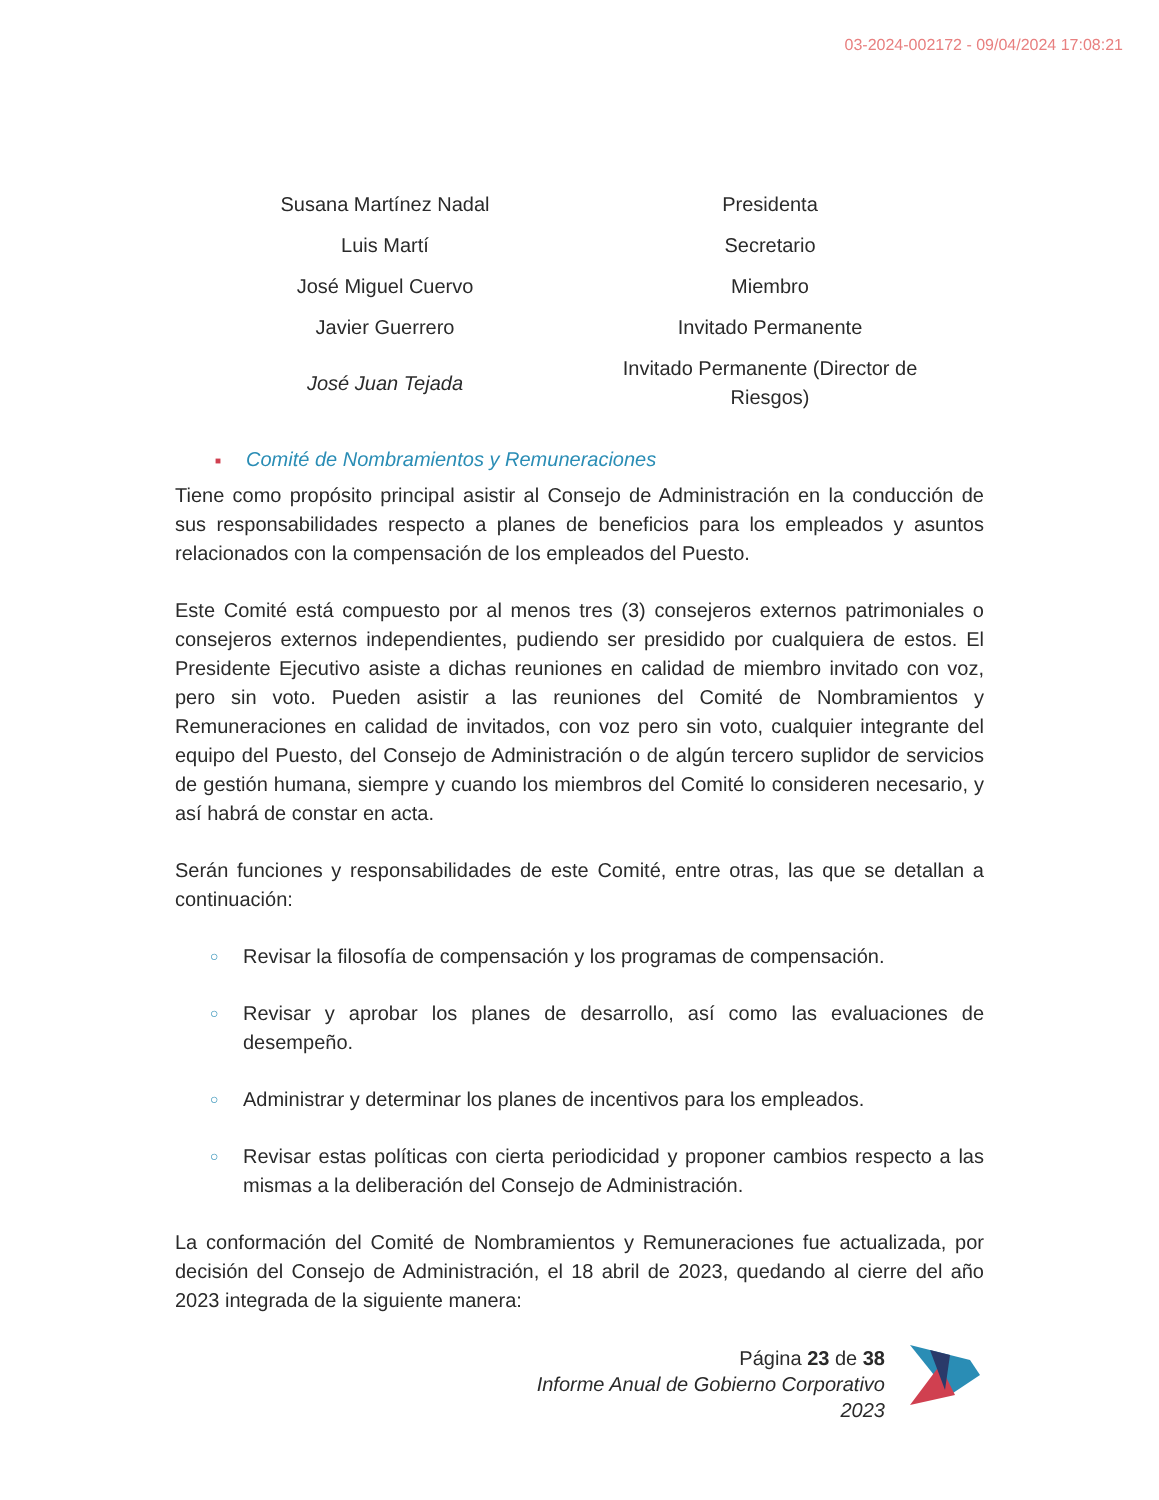03-2024-002172 - 09/04/2024 17:08:21
| Susana Martínez Nadal | Presidenta |
| Luis Martí | Secretario |
| José Miguel Cuervo | Miembro |
| Javier Guerrero | Invitado Permanente |
| José Juan Tejada | Invitado Permanente (Director de Riesgos) |
■ Comité de Nombramientos y Remuneraciones
Tiene como propósito principal asistir al Consejo de Administración en la conducción de sus responsabilidades respecto a planes de beneficios para los empleados y asuntos relacionados con la compensación de los empleados del Puesto.
Este Comité está compuesto por al menos tres (3) consejeros externos patrimoniales o consejeros externos independientes, pudiendo ser presidido por cualquiera de estos. El Presidente Ejecutivo asiste a dichas reuniones en calidad de miembro invitado con voz, pero sin voto. Pueden asistir a las reuniones del Comité de Nombramientos y Remuneraciones en calidad de invitados, con voz pero sin voto, cualquier integrante del equipo del Puesto, del Consejo de Administración o de algún tercero suplidor de servicios de gestión humana, siempre y cuando los miembros del Comité lo consideren necesario, y así habrá de constar en acta.
Serán funciones y responsabilidades de este Comité, entre otras, las que se detallan a continuación:
○ Revisar la filosofía de compensación y los programas de compensación.
○ Revisar y aprobar los planes de desarrollo, así como las evaluaciones de desempeño.
○ Administrar y determinar los planes de incentivos para los empleados.
○ Revisar estas políticas con cierta periodicidad y proponer cambios respecto a las mismas a la deliberación del Consejo de Administración.
La conformación del Comité de Nombramientos y Remuneraciones fue actualizada, por decisión del Consejo de Administración, el 18 abril de 2023, quedando al cierre del año 2023 integrada de la siguiente manera:
Página 23 de 38
Informe Anual de Gobierno Corporativo 2023